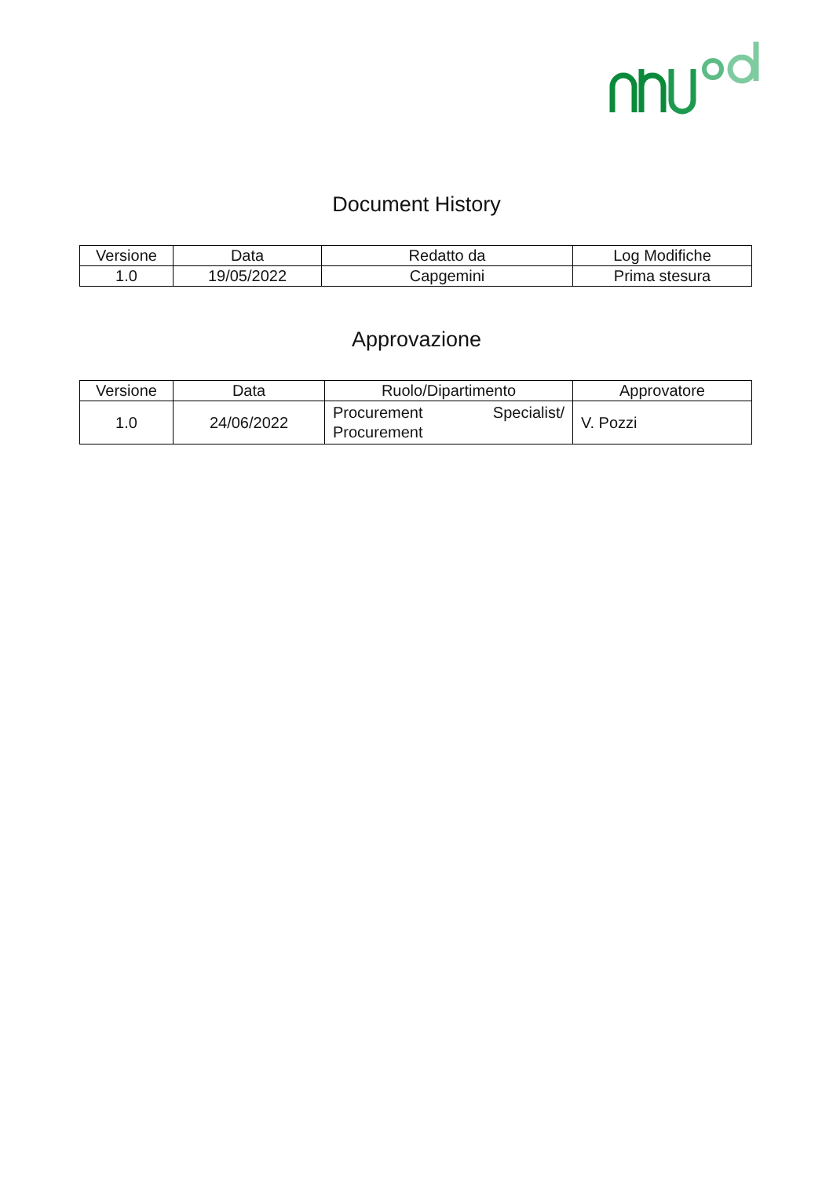Document History
| Versione | Data | Redatto da | Log Modifiche |
| --- | --- | --- | --- |
| 1.0 | 19/05/2022 | Capgemini | Prima stesura |
Approvazione
| Versione | Data | Ruolo/Dipartimento | Approvatore |
| --- | --- | --- | --- |
| 1.0 | 24/06/2022 | Procurement Specialist/ Procurement | V. Pozzi |